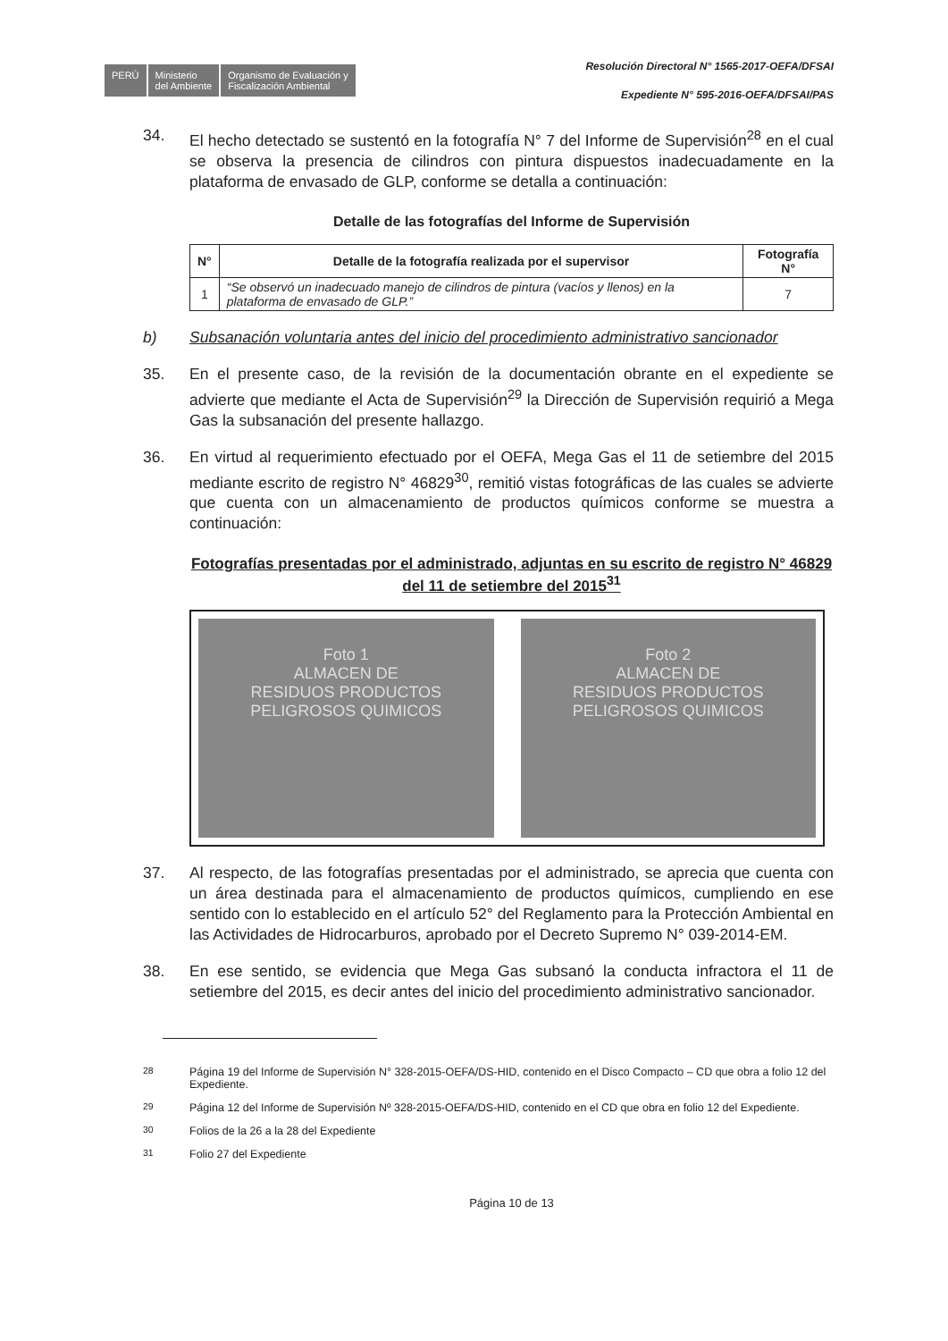PERÚ
Ministerio
del Ambiente
Organismo de Evaluación y
Fiscalización Ambiental
Resolución Directoral N° 1565-2017-OEFA/DFSAI
Expediente N° 595-2016-OEFA/DFSAI/PAS
34. El hecho detectado se sustentó en la fotografía N° 7 del Informe de Supervisión<sup>28</sup> en el cual se observa la presencia de cilindros con pintura dispuestos inadecuadamente en la plataforma de envasado de GLP, conforme se detalla a continuación:
Detalle de las fotografías del Informe de Supervisión
| N° | Detalle de la fotografía realizada por el supervisor | Fotografía N° |
| --- | --- | --- |
| 1 | “Se observó un inadecuado manejo de cilindros de pintura (vacíos y llenos) en la plataforma de envasado de GLP.” | 7 |
b) Subsanación voluntaria antes del inicio del procedimiento administrativo sancionador
35. En el presente caso, de la revisión de la documentación obrante en el expediente se advierte que mediante el Acta de Supervisión<sup>29</sup> la Dirección de Supervisión requirió a Mega Gas la subsanación del presente hallazgo.
36. En virtud al requerimiento efectuado por el OEFA, Mega Gas el 11 de setiembre del 2015 mediante escrito de registro N° 46829<sup>30</sup>, remitió vistas fotográficas de las cuales se advierte que cuenta con un almacenamiento de productos químicos conforme se muestra a continuación:
Fotografías presentadas por el administrado, adjuntas en su escrito de registro N° 46829 del 11 de setiembre del 2015<sup>31</sup>
Foto 1
ALMACEN DE
RESIDUOS PRODUCTOS
PELIGROSOS QUIMICOS
Foto 2
ALMACEN DE
RESIDUOS PRODUCTOS
PELIGROSOS QUIMICOS
37. Al respecto, de las fotografías presentadas por el administrado, se aprecia que cuenta con un área destinada para el almacenamiento de productos químicos, cumpliendo en ese sentido con lo establecido en el artículo 52° del Reglamento para la Protección Ambiental en las Actividades de Hidrocarburos, aprobado por el Decreto Supremo N° 039-2014-EM.
38. En ese sentido, se evidencia que Mega Gas subsanó la conducta infractora el 11 de setiembre del 2015, es decir antes del inicio del procedimiento administrativo sancionador.
<sup>28</sup> Página 19 del Informe de Supervisión N° 328-2015-OEFA/DS-HID, contenido en el Disco Compacto – CD que obra a folio 12 del Expediente.
<sup>29</sup> Página 12 del Informe de Supervisión Nº 328-2015-OEFA/DS-HID, contenido en el CD que obra en folio 12 del Expediente.
<sup>30</sup> Folios de la 26 a la 28 del Expediente
<sup>31</sup> Folio 27 del Expediente
Página 10 de 13